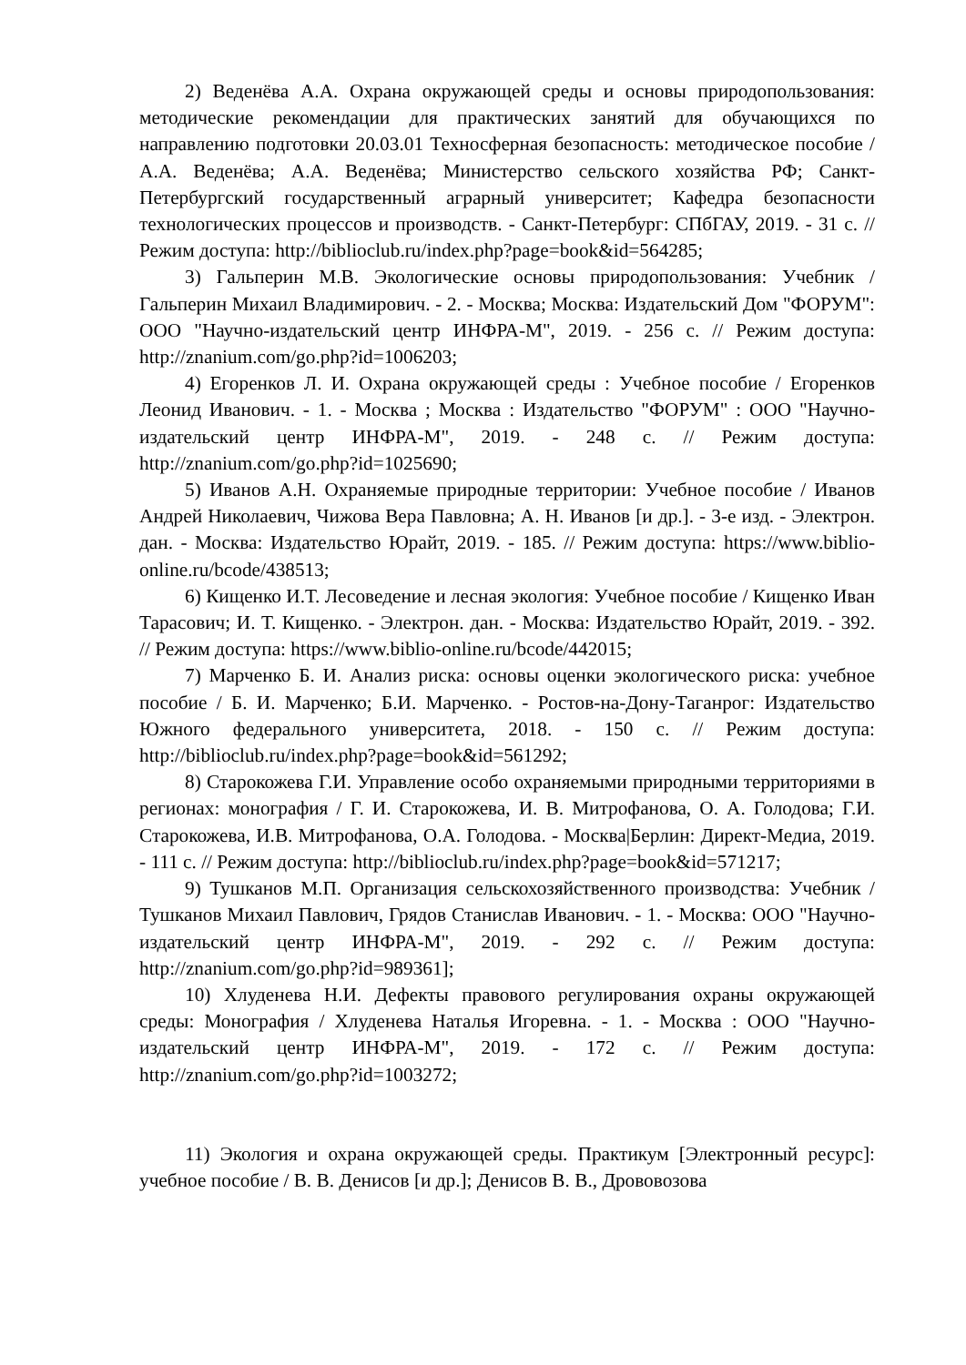2) Веденёва А.А. Охрана окружающей среды и основы природопользования: методические рекомендации для практических занятий для обучающихся по направлению подготовки 20.03.01 Техносферная безопасность: методическое пособие / А.А. Веденёва; А.А. Веденёва; Министерство сельского хозяйства РФ; Санкт-Петербургский государственный аграрный университет; Кафедра безопасности технологических процессов и производств. - Санкт-Петербург: СПбГАУ, 2019. - 31 с. // Режим доступа: http://biblioclub.ru/index.php?page=book&id=564285;
3) Гальперин М.В. Экологические основы природопользования: Учебник / Гальперин Михаил Владимирович. - 2. - Москва; Москва: Издательский Дом "ФОРУМ": ООО "Научно-издательский центр ИНФРА-М", 2019. - 256 с. // Режим доступа: http://znanium.com/go.php?id=1006203;
4) Егоренков Л. И. Охрана окружающей среды : Учебное пособие / Егоренков Леонид Иванович. - 1. - Москва ; Москва : Издательство "ФОРУМ" : ООО "Научно-издательский центр ИНФРА-М", 2019. - 248 с. // Режим доступа: http://znanium.com/go.php?id=1025690;
5) Иванов А.Н. Охраняемые природные территории: Учебное пособие / Иванов Андрей Николаевич, Чижова Вера Павловна; А. Н. Иванов [и др.]. - 3-е изд. - Электрон. дан. - Москва: Издательство Юрайт, 2019. - 185. // Режим доступа: https://www.biblio-online.ru/bcode/438513;
6) Кищенко И.Т. Лесоведение и лесная экология: Учебное пособие / Кищенко Иван Тарасович; И. Т. Кищенко. - Электрон. дан. - Москва: Издательство Юрайт, 2019. - 392. // Режим доступа: https://www.biblio-online.ru/bcode/442015;
7) Марченко Б. И. Анализ риска: основы оценки экологического риска: учебное пособие / Б. И. Марченко; Б.И. Марченко. - Ростов-на-Дону-Таганрог: Издательство Южного федерального университета, 2018. - 150 с. // Режим доступа: http://biblioclub.ru/index.php?page=book&id=561292;
8) Старокожева Г.И. Управление особо охраняемыми природными территориями в регионах: монография / Г. И. Старокожева, И. В. Митрофанова, О. А. Голодова; Г.И. Старокожева, И.В. Митрофанова, О.А. Голодова. - Москва|Берлин: Директ-Медиа, 2019. - 111 с. // Режим доступа: http://biblioclub.ru/index.php?page=book&id=571217;
9) Тушканов М.П. Организация сельскохозяйственного производства: Учебник / Тушканов Михаил Павлович, Грядов Станислав Иванович. - 1. - Москва: ООО "Научно-издательский центр ИНФРА-М", 2019. - 292 с. // Режим доступа: http://znanium.com/go.php?id=989361];
10) Хлуденева Н.И. Дефекты правового регулирования охраны окружающей среды: Монография / Хлуденева Наталья Игоревна. - 1. - Москва : ООО "Научно-издательский центр ИНФРА-М", 2019. - 172 с. // Режим доступа: http://znanium.com/go.php?id=1003272;
11) Экология и охрана окружающей среды. Практикум [Электронный ресурс]: учебное пособие / В. В. Денисов [и др.]; Денисов В. В., Дрововозова